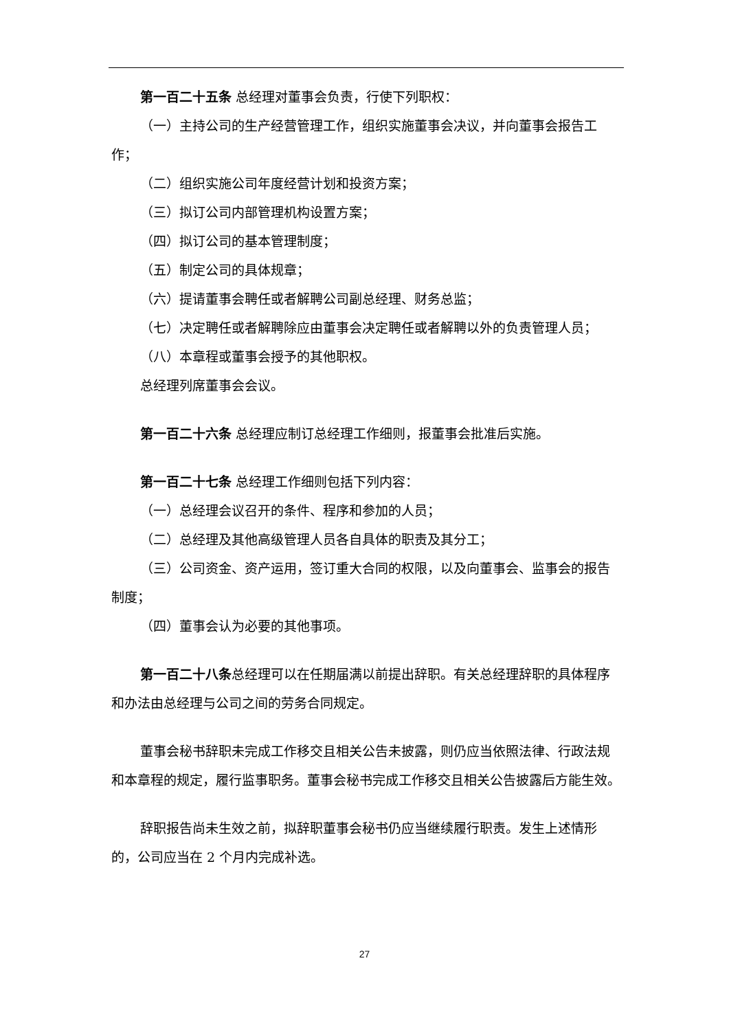第一百二十五条 总经理对董事会负责，行使下列职权：
（一）主持公司的生产经营管理工作，组织实施董事会决议，并向董事会报告工作；
（二）组织实施公司年度经营计划和投资方案；
（三）拟订公司内部管理机构设置方案；
（四）拟订公司的基本管理制度；
（五）制定公司的具体规章；
（六）提请董事会聘任或者解聘公司副总经理、财务总监；
（七）决定聘任或者解聘除应由董事会决定聘任或者解聘以外的负责管理人员；
（八）本章程或董事会授予的其他职权。
总经理列席董事会会议。
第一百二十六条 总经理应制订总经理工作细则，报董事会批准后实施。
第一百二十七条 总经理工作细则包括下列内容：
（一）总经理会议召开的条件、程序和参加的人员；
（二）总经理及其他高级管理人员各自具体的职责及其分工；
（三）公司资金、资产运用，签订重大合同的权限，以及向董事会、监事会的报告制度；
（四）董事会认为必要的其他事项。
第一百二十八条总经理可以在任期届满以前提出辞职。有关总经理辞职的具体程序和办法由总经理与公司之间的劳务合同规定。
董事会秘书辞职未完成工作移交且相关公告未披露，则仍应当依照法律、行政法规和本章程的规定，履行监事职务。董事会秘书完成工作移交且相关公告披露后方能生效。
辞职报告尚未生效之前，拟辞职董事会秘书仍应当继续履行职责。发生上述情形的，公司应当在 2 个月内完成补选。
27